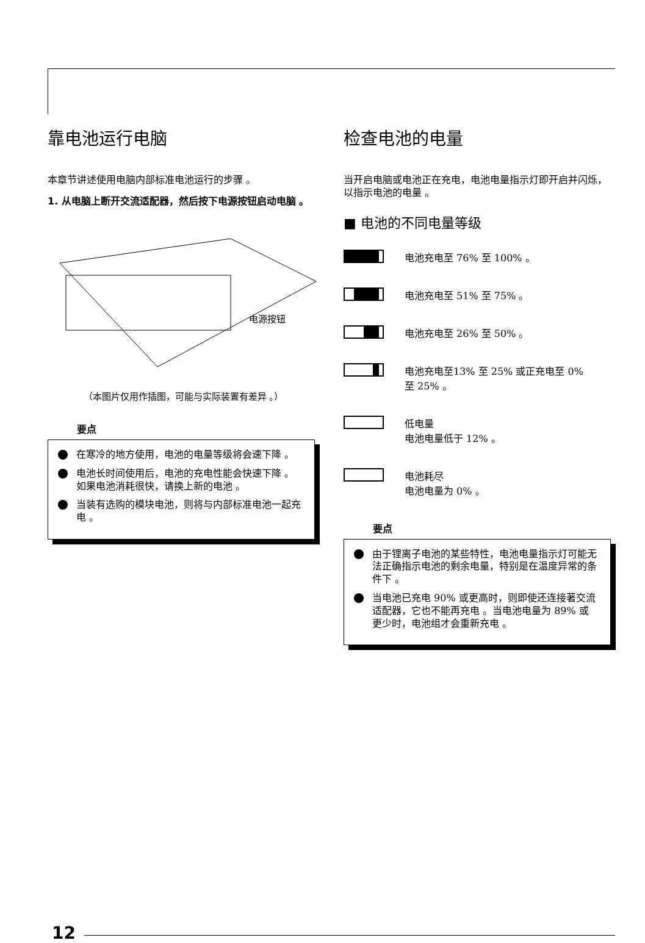靠电池运行电脑
本章节讲述使用电脑内部标准电池运行的步骤 。
1. 从电脑上断开交流适配器，然后按下电源按钮启动电脑 。
电源按钮
（本图片仅用作插图，可能与实际装置有差异 。）
要点
在寒冷的地方使用，电池的电量等级将会速下降 。
电池长时间使用后，电池的充电性能会快速下降 。如果电池消耗很快，请换上新的电池 。
当装有选购的模块电池，则将与内部标准电池一起充电 。
检查电池的电量
当开启电脑或电池正在充电，电池电量指示灯即开启并闪烁，以指示电池的电量 。
■ 电池的不同电量等级
电池充电至 76% 至 100% 。
电池充电至 51% 至 75% 。
电池充电至 26% 至 50% 。
电池充电至13% 至 25% 或正充电至 0%
至 25% 。
低电量
电池电量低于 12% 。
电池耗尽
电池电量为 0% 。
要点
由于锂离子电池的某些特性，电池电量指示灯可能无法正确指示电池的剩余电量，特别是在温度异常的条件下 。
当电池已充电 90% 或更高时，则即使还连接著交流适配器，它也不能再充电 。当电池电量为 89% 或更少时，电池组才会重新充电 。
12